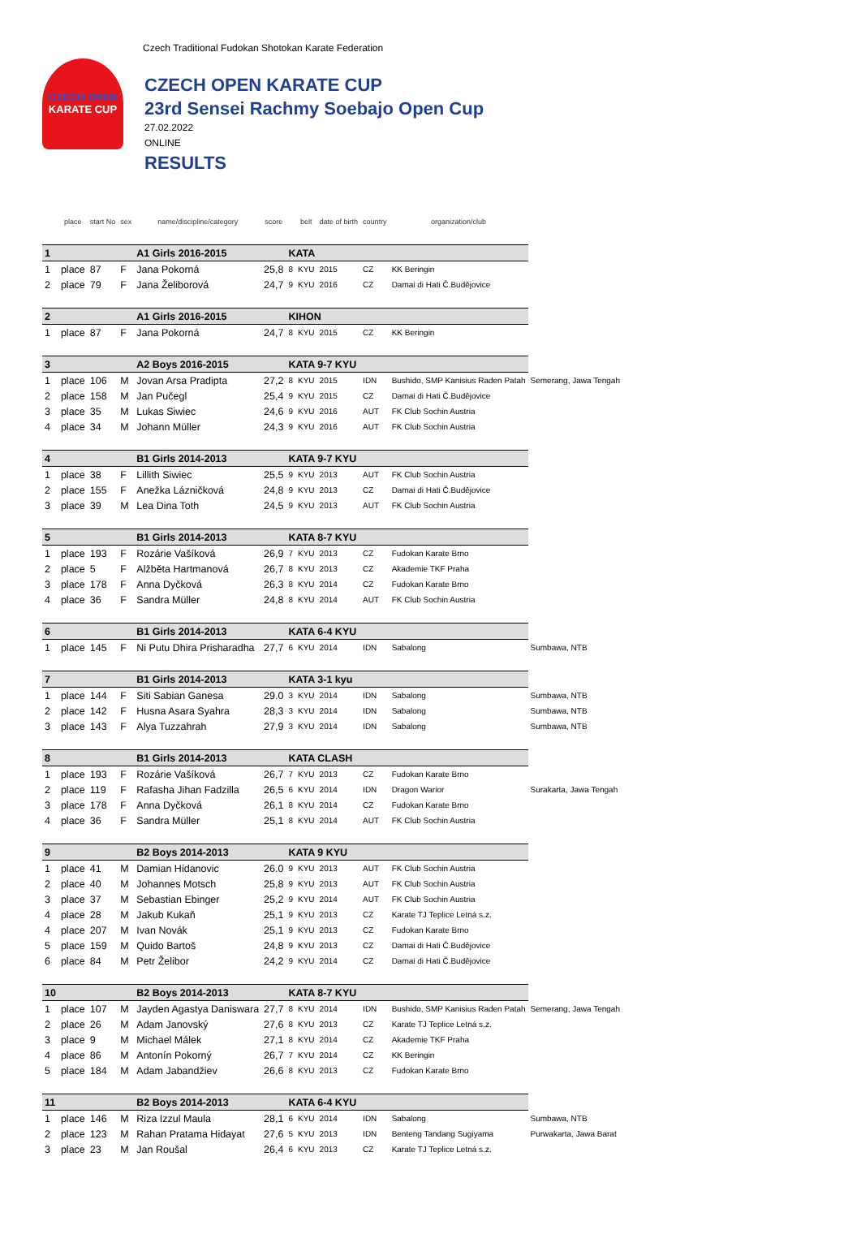Czech Traditional Fudokan Shotokan Karate Federation
CZECH OPEN
KARATE CUP
CZECH OPEN KARATE CUP
23rd Sensei Rachmy Soebajo Open Cup
27.02.2022
ONLINE
RESULTS
| | place | start No | sex | name/discipline/category | score | | belt | date of birth | country | organization/club | |
| --- | --- | --- | --- | --- | --- | --- | --- | --- | --- | --- | --- |
| 1 | | | | A1 Girls 2016-2015 | | KATA | | | | | |
| 1 | place | 87 | F | Jana Pokorná | 25,8 | 8 | KYU | 2015 | CZ | KK Beringin | |
| 2 | place | 79 | F | Jana Želiborová | 24,7 | 9 | KYU | 2016 | CZ | Damai di Hati Č.Budějovice | |
| 2 | | | | A1 Girls 2016-2015 | | KIHON | | | | | |
| 1 | place | 87 | F | Jana Pokorná | 24,7 | 8 | KYU | 2015 | CZ | KK Beringin | |
| 3 | | | | A2 Boys 2016-2015 | | KATA 9-7 KYU | | | | | |
| 1 | place | 106 | M | Jovan Arsa Pradipta | 27,2 | 8 | KYU | 2015 | IDN | Bushido, SMP Kanisius Raden Patah | Semerang, Jawa Tengah |
| 2 | place | 158 | M | Jan Pučegl | 25,4 | 9 | KYU | 2015 | CZ | Damai di Hati Č.Budějovice | |
| 3 | place | 35 | M | Lukas Siwiec | 24,6 | 9 | KYU | 2016 | AUT | FK Club Sochin Austria | |
| 4 | place | 34 | M | Johann Müller | 24,3 | 9 | KYU | 2016 | AUT | FK Club Sochin Austria | |
| 4 | | | | B1 Girls 2014-2013 | | KATA 9-7 KYU | | | | | |
| 1 | place | 38 | F | Lillith Siwiec | 25,5 | 9 | KYU | 2013 | AUT | FK Club Sochin Austria | |
| 2 | place | 155 | F | Anežka Lázničková | 24,8 | 9 | KYU | 2013 | CZ | Damai di Hati Č.Budějovice | |
| 3 | place | 39 | M | Lea Dina Toth | 24,5 | 9 | KYU | 2013 | AUT | FK Club Sochin Austria | |
| 5 | | | | B1 Girls 2014-2013 | | KATA 8-7 KYU | | | | | |
| 1 | place | 193 | F | Rozárie Vašíková | 26,9 | 7 | KYU | 2013 | CZ | Fudokan Karate Brno | |
| 2 | place | 5 | F | Alžběta Hartmanová | 26,7 | 8 | KYU | 2013 | CZ | Akademie TKF Praha | |
| 3 | place | 178 | F | Anna Dyčková | 26,3 | 8 | KYU | 2014 | CZ | Fudokan Karate Brno | |
| 4 | place | 36 | F | Sandra Müller | 24,8 | 8 | KYU | 2014 | AUT | FK Club Sochin Austria | |
| 6 | | | | B1 Girls 2014-2013 | | KATA 6-4 KYU | | | | | |
| 1 | place | 145 | F | Ni Putu Dhira Prisharadha | 27,7 | 6 | KYU | 2014 | IDN | Sabalong | Sumbawa, NTB |
| 7 | | | | B1 Girls 2014-2013 | | KATA 3-1 kyu | | | | | |
| 1 | place | 144 | F | Siti Sabian Ganesa | 29.0 | 3 | KYU | 2014 | IDN | Sabalong | Sumbawa, NTB |
| 2 | place | 142 | F | Husna Asara Syahra | 28,3 | 3 | KYU | 2014 | IDN | Sabalong | Sumbawa, NTB |
| 3 | place | 143 | F | Alya Tuzzahrah | 27,9 | 3 | KYU | 2014 | IDN | Sabalong | Sumbawa, NTB |
| 8 | | | | B1 Girls 2014-2013 | | KATA CLASH | | | | | |
| 1 | place | 193 | F | Rozárie Vašíková | 26,7 | 7 | KYU | 2013 | CZ | Fudokan Karate Brno | |
| 2 | place | 119 | F | Rafasha Jihan Fadzilla | 26,5 | 6 | KYU | 2014 | IDN | Dragon Warior | Surakarta, Jawa Tengah |
| 3 | place | 178 | F | Anna Dyčková | 26,1 | 8 | KYU | 2014 | CZ | Fudokan Karate Brno | |
| 4 | place | 36 | F | Sandra Müller | 25,1 | 8 | KYU | 2014 | AUT | FK Club Sochin Austria | |
| 9 | | | | B2 Boys 2014-2013 | | KATA 9 KYU | | | | | |
| 1 | place | 41 | M | Damian Hidanovic | 26.0 | 9 | KYU | 2013 | AUT | FK Club Sochin Austria | |
| 2 | place | 40 | M | Johannes Motsch | 25,8 | 9 | KYU | 2013 | AUT | FK Club Sochin Austria | |
| 3 | place | 37 | M | Sebastian Ebinger | 25,2 | 9 | KYU | 2014 | AUT | FK Club Sochin Austria | |
| 4 | place | 28 | M | Jakub Kukaň | 25,1 | 9 | KYU | 2013 | CZ | Karate TJ Teplice Letná s.z. | |
| 4 | place | 207 | M | Ivan Novák | 25,1 | 9 | KYU | 2013 | CZ | Fudokan Karate Brno | |
| 5 | place | 159 | M | Quido Bartoš | 24,8 | 9 | KYU | 2013 | CZ | Damai di Hati Č.Budějovice | |
| 6 | place | 84 | M | Petr Želibor | 24,2 | 9 | KYU | 2014 | CZ | Damai di Hati Č.Budějovice | |
| 10 | | | | B2 Boys 2014-2013 | | KATA 8-7 KYU | | | | | |
| 1 | place | 107 | M | Jayden Agastya Daniswara | 27,7 | 8 | KYU | 2014 | IDN | Bushido, SMP Kanisius Raden Patah | Semerang, Jawa Tengah |
| 2 | place | 26 | M | Adam Janovský | 27,6 | 8 | KYU | 2013 | CZ | Karate TJ Teplice Letná s.z. | |
| 3 | place | 9 | M | Michael Málek | 27,1 | 8 | KYU | 2014 | CZ | Akademie TKF Praha | |
| 4 | place | 86 | M | Antonín Pokorný | 26,7 | 7 | KYU | 2014 | CZ | KK Beringin | |
| 5 | place | 184 | M | Adam Jabandžiev | 26,6 | 8 | KYU | 2013 | CZ | Fudokan Karate Brno | |
| 11 | | | | B2 Boys 2014-2013 | | KATA 6-4 KYU | | | | | |
| 1 | place | 146 | M | Riza Izzul Maula | 28,1 | 6 | KYU | 2014 | IDN | Sabalong | Sumbawa, NTB |
| 2 | place | 123 | M | Rahan Pratama Hidayat | 27,6 | 5 | KYU | 2013 | IDN | Benteng Tandang Sugiyama | Purwakarta, Jawa Barat |
| 3 | place | 23 | M | Jan Roušal | 26,4 | 6 | KYU | 2013 | CZ | Karate TJ Teplice Letná s.z. | |